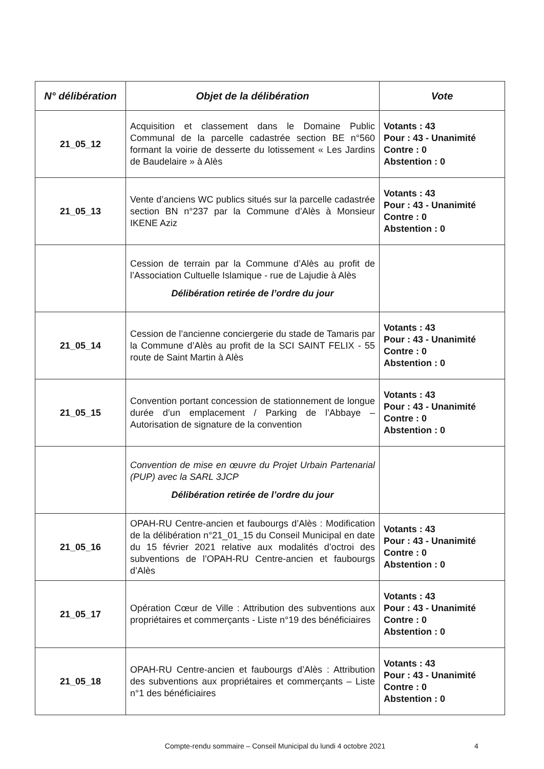| N° délibération | Objet de la délibération | Vote |
| --- | --- | --- |
| 21_05_12 | Acquisition et classement dans le Domaine Public Communal de la parcelle cadastrée section BE n°560 formant la voirie de desserte du lotissement « Les Jardins de Baudelaire » à Alès | Votants : 43 Pour : 43 - Unanimité Contre : 0 Abstention : 0 |
| 21_05_13 | Vente d’anciens WC publics situés sur la parcelle cadastrée section BN n°237 par la Commune d’Alès à Monsieur IKENE Aziz | Votants : 43 Pour : 43 - Unanimité Contre : 0 Abstention : 0 |
| | Cession de terrain par la Commune d’Alès au profit de l’Association Cultuelle Islamique - rue de Lajudie à Alès Délibération retirée de l’ordre du jour | |
| 21_05_14 | Cession de l’ancienne conciergerie du stade de Tamaris par la Commune d’Alès au profit de la SCI SAINT FELIX - 55 route de Saint Martin à Alès | Votants : 43 Pour : 43 - Unanimité Contre : 0 Abstention : 0 |
| 21_05_15 | Convention portant concession de stationnement de longue durée d’un emplacement / Parking de l’Abbaye – Autorisation de signature de la convention | Votants : 43 Pour : 43 - Unanimité Contre : 0 Abstention : 0 |
| | Convention de mise en œuvre du Projet Urbain Partenarial (PUP) avec la SARL 3JCP Délibération retirée de l’ordre du jour | |
| 21_05_16 | OPAH-RU Centre-ancien et faubourgs d’Alès : Modification de la délibération n°21_01_15 du Conseil Municipal en date du 15 février 2021 relative aux modalités d’octroi des subventions de l’OPAH-RU Centre-ancien et faubourgs d’Alès | Votants : 43 Pour : 43 - Unanimité Contre : 0 Abstention : 0 |
| 21_05_17 | Opération Cœur de Ville : Attribution des subventions aux propriétaires et commerçants - Liste n°19 des bénéficiaires | Votants : 43 Pour : 43 - Unanimité Contre : 0 Abstention : 0 |
| 21_05_18 | OPAH-RU Centre-ancien et faubourgs d’Alès : Attribution des subventions aux propriétaires et commerçants – Liste n°1 des bénéficiaires | Votants : 43 Pour : 43 - Unanimité Contre : 0 Abstention : 0 |
Compte-rendu sommaire – Conseil Municipal du lundi 4 octobre 2021 4